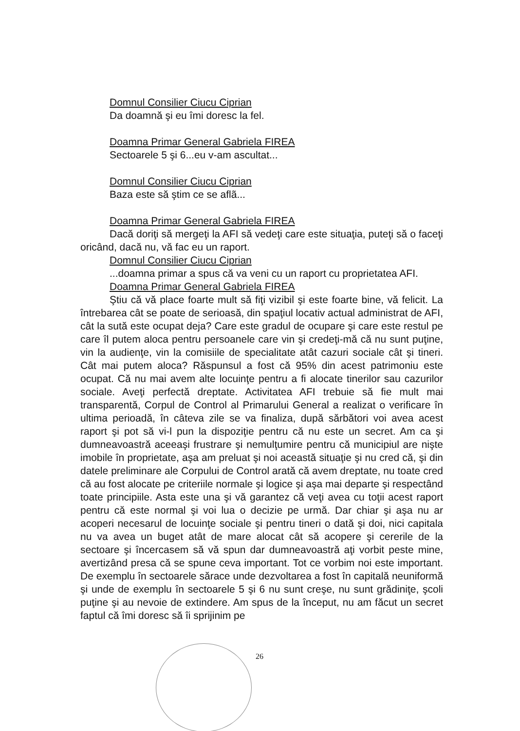Domnul Consilier Ciucu Ciprian
Da doamnă şi eu îmi doresc la fel.
Doamna Primar General Gabriela FIREA
Sectoarele 5 şi 6...eu v-am ascultat...
Domnul Consilier Ciucu Ciprian
Baza este să ştim ce se aflã...
Doamna Primar General Gabriela FIREA
Dacă doriţi să mergeţi la AFI să vedeţi care este situaţia, puteţi să o faceţi oricând, dacă nu, vă fac eu un raport.
Domnul Consilier Ciucu Ciprian
...doamna primar a spus că va veni cu un raport cu proprietatea AFI.
Doamna Primar General Gabriela FIREA
Ştiu că vă place foarte mult să fiţi vizibil şi este foarte bine, vă felicit. La întrebarea cât se poate de serioasă, din spaţiul locativ actual administrat de AFI, cât la sută este ocupat deja? Care este gradul de ocupare şi care este restul pe care îl putem aloca pentru persoanele care vin şi credeţi-mă că nu sunt puţine, vin la audienţe, vin la comisiile de specialitate atât cazuri sociale cât şi tineri. Cât mai putem aloca? Răspunsul a fost că 95% din acest patrimoniu este ocupat. Că nu mai avem alte locuinţe pentru a fi alocate tinerilor sau cazurilor sociale. Aveţi perfectă dreptate. Activitatea AFI trebuie să fie mult mai transparentă, Corpul de Control al Primarului General a realizat o verificare în ultima perioadă, în câteva zile se va finaliza, după sărbători voi avea acest raport şi pot să vi-l pun la dispoziţie pentru că nu este un secret. Am ca şi dumneavoastră aceeaşi frustrare şi nemulţumire pentru că municipiul are nişte imobile în proprietate, aşa am preluat şi noi această situaţie şi nu cred că, şi din datele preliminare ale Corpului de Control arată că avem dreptate, nu toate cred că au fost alocate pe criteriile normale şi logice şi aşa mai departe şi respectând toate principiile. Asta este una şi vă garantez că veţi avea cu toţii acest raport pentru că este normal şi voi lua o decizie pe urmă. Dar chiar şi aşa nu ar acoperi necesarul de locuinţe sociale şi pentru tineri o dată şi doi, nici capitala nu va avea un buget atât de mare alocat cât să acopere şi cererile de la sectoare şi încercasem să vă spun dar dumneavoastră aţi vorbit peste mine, avertizând presa că se spune ceva important. Tot ce vorbim noi este important. De exemplu în sectoarele sărace unde dezvoltarea a fost în capitală neuniformă şi unde de exemplu în sectoarele 5 şi 6 nu sunt creşe, nu sunt grădiniţe, şcoli puţine şi au nevoie de extindere. Am spus de la început, nu am făcut un secret faptul că îmi doresc să îi sprijinim pe
26